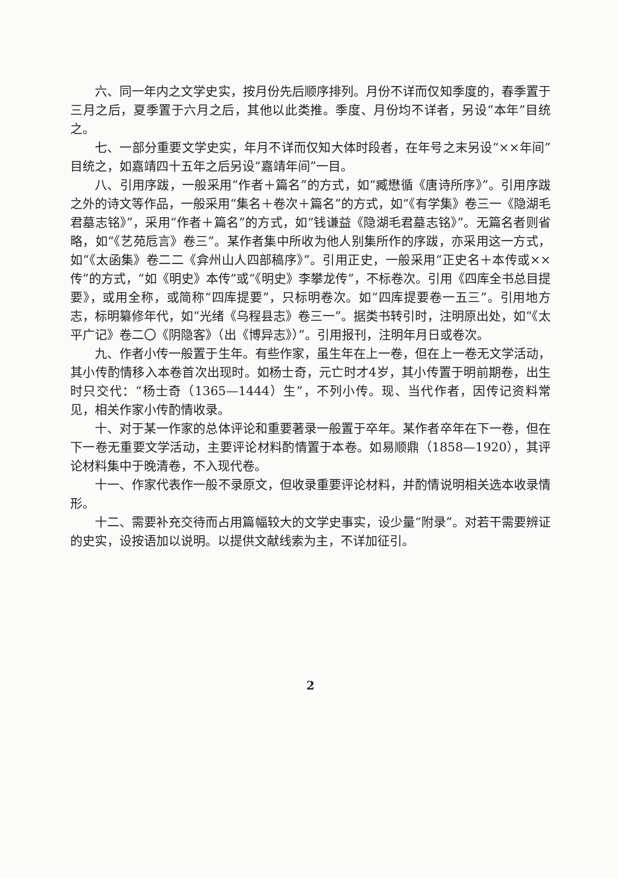六、同一年内之文学史实，按月份先后顺序排列。月份不详而仅知季度的，春季置于三月之后，夏季置于六月之后，其他以此类推。季度、月份均不详者，另设“本年”目统之。
七、一部分重要文学史实，年月不详而仅知大体时段者，在年号之末另设“××年间”目统之，如嘉靖四十五年之后另设“嘉靖年间”一目。
八、引用序跋，一般采用“作者＋篇名”的方式，如“臧懋循《唐诗所序》”。引用序跋之外的诗文等作品，一般采用“集名＋卷次＋篇名”的方式，如“《有学集》卷三一《隐湖毛君墓志铭》”，采用“作者＋篇名”的方式，如“钱谦益《隐湖毛君墓志铭》”。无篇名者则省略，如“《艺苑卮言》卷三”。某作者集中所收为他人别集所作的序跋，亦采用这一方式，如“《太函集》卷二二《弇州山人四部稿序》”。引用正史，一般采用“正史名＋本传或××传”的方式，“如《明史》本传”或“《明史》李攀龙传”，不标卷次。引用《四库全书总目提要》，或用全称，或简称“四库提要”，只标明卷次。如“四库提要卷一五三”。引用地方志，标明纂修年代，如“光绪《乌程县志》卷三一”。据类书转引时，注明原出处，如“《太平广记》卷二〇《阴隐客》（出《博异志》）”。引用报刊，注明年月日或卷次。
九、作者小传一般置于生年。有些作家，虽生年在上一卷，但在上一卷无文学活动，其小传酌情移入本卷首次出现时。如杨士奇，元亡时才4岁，其小传置于明前期卷，出生时只交代：“杨士奇（1365—1444）生”，不列小传。现、当代作者，因传记资料常见，相关作家小传酌情收录。
十、对于某一作家的总体评论和重要著录一般置于卒年。某作者卒年在下一卷，但在下一卷无重要文学活动，主要评论材料酌情置于本卷。如易顺鼎（1858—1920），其评论材料集中于晚清卷，不入现代卷。
十一、作家代表作一般不录原文，但收录重要评论材料，并酌情说明相关选本收录情形。
十二、需要补充交待而占用篇幅较大的文学史事实，设少量“附录”。对若干需要辨证的史实，设按语加以说明。以提供文献线索为主，不详加征引。
2